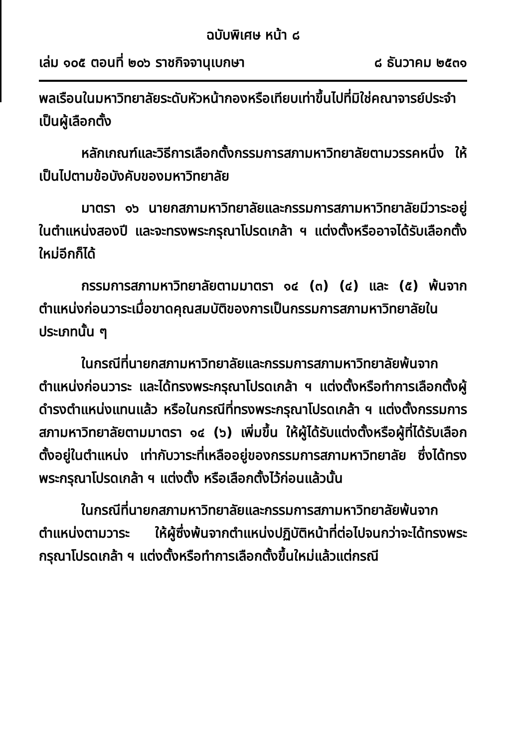ฉบับพิเศษ หน้า ๘
เล่ม ๑๐๕ ตอนที่ ๒๐๖ ราชกิจจานุเบกษา ๘ ธันวาคม ๒๕๓๑
พลเรือนในมหาวิทยาลัยระดับหัวหน้ากองหรือเทียบเท่าขึ้นไปที่มิใช่คณาจารย์ประจำเป็นผู้เลือกตั้ง
หลักเกณฑ์และวิธีการเลือกตั้งกรรมการสภามหาวิทยาลัยตามวรรคหนึ่ง ให้เป็นไปตามข้อบังคับของมหาวิทยาลัย
มาตรา ๑๖ นายกสภามหาวิทยาลัยและกรรมการสภามหาวิทยาลัยมีวาระอยู่ในตำแหน่งสองปี และจะทรงพระกรุณาโปรดเกล้า ฯ แต่งตั้งหรืออาจได้รับเลือกตั้งใหม่อีกก็ได้
กรรมการสภามหาวิทยาลัยตามมาตรา ๑๔ (๓) (๔) และ (๕) พ้นจากตำแหน่งก่อนวาระเมื่อขาดคุณสมบัติของการเป็นกรรมการสภามหาวิทยาลัยในประเภทนั้น ๆ
ในกรณีที่นายกสภามหาวิทยาลัยและกรรมการสภามหาวิทยาลัยพ้นจากตำแหน่งก่อนวาระ และได้ทรงพระกรุณาโปรดเกล้า ฯ แต่งตั้งหรือทำการเลือกตั้งผู้ดำรงตำแหน่งแทนแล้ว หรือในกรณีที่ทรงพระกรุณาโปรดเกล้า ฯ แต่งตั้งกรรมการสภามหาวิทยาลัยตามมาตรา ๑๔ (๖) เพิ่มขึ้น ให้ผู้ได้รับแต่งตั้งหรือผู้ที่ได้รับเลือกตั้งอยู่ในตำแหน่ง เท่ากับวาระที่เหลืออยู่ของกรรมการสภามหาวิทยาลัย ซึ่งได้ทรงพระกรุณาโปรดเกล้า ฯ แต่งตั้ง หรือเลือกตั้งไว้ก่อนแล้วนั้น
ในกรณีที่นายกสภามหาวิทยาลัยและกรรมการสภามหาวิทยาลัยพ้นจากตำแหน่งตามวาระ ให้ผู้ซึ่งพ้นจากตำแหน่งปฏิบัติหน้าที่ต่อไปจนกว่าจะได้ทรงพระกรุณาโปรดเกล้า ฯ แต่งตั้งหรือทำการเลือกตั้งขึ้นใหม่แล้วแต่กรณี